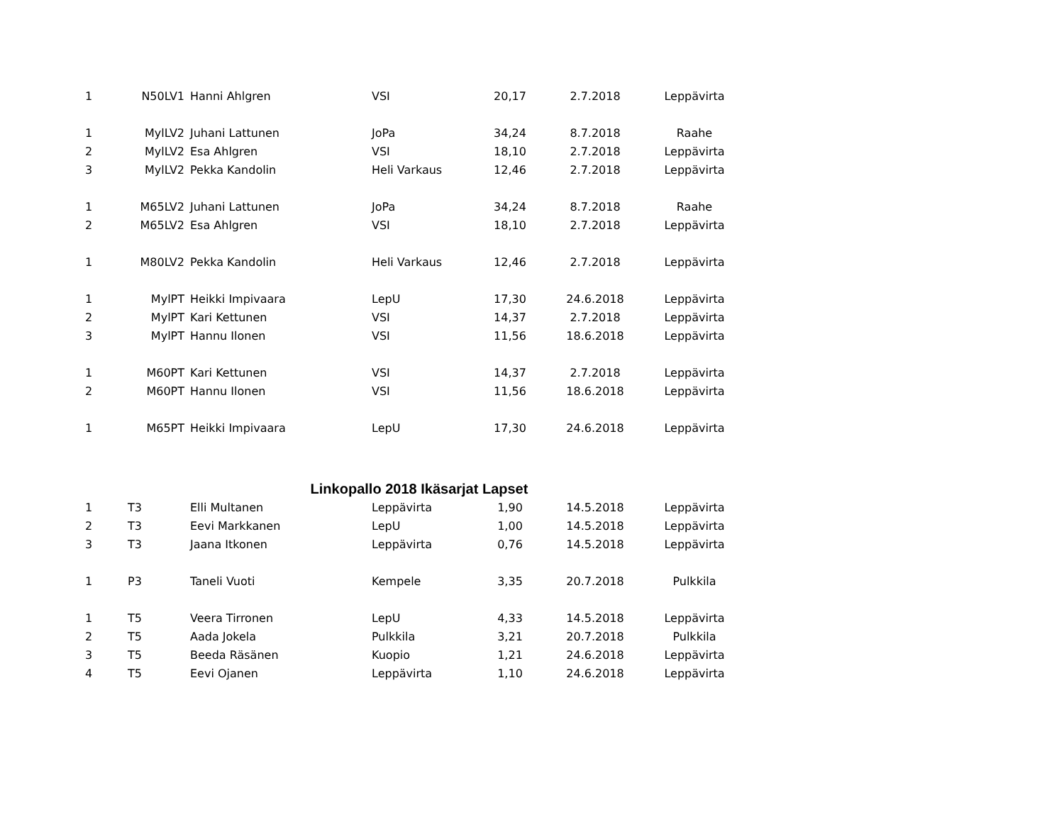| 1 | N50LV1 | Hanni Ahlgren | VSI | 20,17 | 2.7.2018 | Leppävirta |
| 1 | MylLV2 | Juhani Lattunen | JoPa | 34,24 | 8.7.2018 | Raahe |
| 2 | MylLV2 | Esa Ahlgren | VSI | 18,10 | 2.7.2018 | Leppävirta |
| 3 | MylLV2 | Pekka Kandolin | Heli Varkaus | 12,46 | 2.7.2018 | Leppävirta |
| 1 | M65LV2 | Juhani Lattunen | JoPa | 34,24 | 8.7.2018 | Raahe |
| 2 | M65LV2 | Esa Ahlgren | VSI | 18,10 | 2.7.2018 | Leppävirta |
| 1 | M80LV2 | Pekka Kandolin | Heli Varkaus | 12,46 | 2.7.2018 | Leppävirta |
| 1 | MylPT | Heikki Impivaara | LepU | 17,30 | 24.6.2018 | Leppävirta |
| 2 | MylPT | Kari Kettunen | VSI | 14,37 | 2.7.2018 | Leppävirta |
| 3 | MylPT | Hannu Ilonen | VSI | 11,56 | 18.6.2018 | Leppävirta |
| 1 | M60PT | Kari Kettunen | VSI | 14,37 | 2.7.2018 | Leppävirta |
| 2 | M60PT | Hannu Ilonen | VSI | 11,56 | 18.6.2018 | Leppävirta |
| 1 | M65PT | Heikki Impivaara | LepU | 17,30 | 24.6.2018 | Leppävirta |
| | | Linkopallo 2018 Ikäsarjat Lapset | | | | |
| 1 | T3 | Elli Multanen | Leppävirta | 1,90 | 14.5.2018 | Leppävirta |
| 2 | T3 | Eevi Markkanen | LepU | 1,00 | 14.5.2018 | Leppävirta |
| 3 | T3 | Jaana Itkonen | Leppävirta | 0,76 | 14.5.2018 | Leppävirta |
| 1 | P3 | Taneli Vuoti | Kempele | 3,35 | 20.7.2018 | Pulkkila |
| 1 | T5 | Veera Tirronen | LepU | 4,33 | 14.5.2018 | Leppävirta |
| 2 | T5 | Aada Jokela | Pulkkila | 3,21 | 20.7.2018 | Pulkkila |
| 3 | T5 | Beeda Räsänen | Kuopio | 1,21 | 24.6.2018 | Leppävirta |
| 4 | T5 | Eevi Ojanen | Leppävirta | 1,10 | 24.6.2018 | Leppävirta |